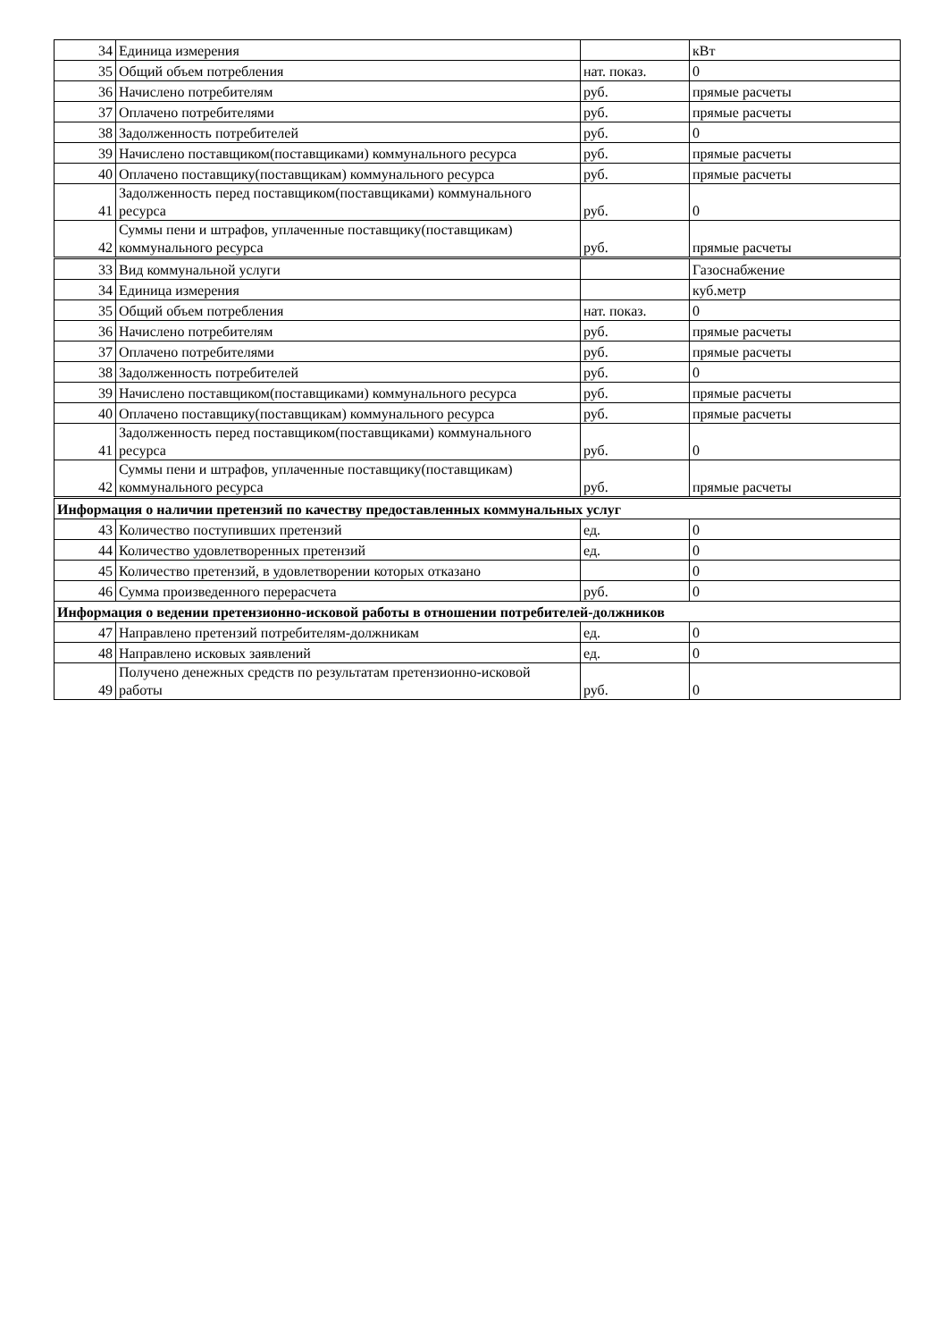| 34 | Единица измерения | | кВт |
| 35 | Общий объем потребления | нат. показ. | 0 |
| 36 | Начислено потребителям | руб. | прямые расчеты |
| 37 | Оплачено потребителями | руб. | прямые расчеты |
| 38 | Задолженность потребителей | руб. | 0 |
| 39 | Начислено поставщиком(поставщиками) коммунального ресурса | руб. | прямые расчеты |
| 40 | Оплачено поставщику(поставщикам) коммунального ресурса | руб. | прямые расчеты |
| 41 | Задолженность перед поставщиком(поставщиками) коммунального ресурса | руб. | 0 |
| 42 | Суммы пени и штрафов, уплаченные поставщику(поставщикам) коммунального ресурса | руб. | прямые расчеты |
| 33 | Вид коммунальной услуги | | Газоснабжение |
| 34 | Единица измерения | | куб.метр |
| 35 | Общий объем потребления | нат. показ. | 0 |
| 36 | Начислено потребителям | руб. | прямые расчеты |
| 37 | Оплачено потребителями | руб. | прямые расчеты |
| 38 | Задолженность потребителей | руб. | 0 |
| 39 | Начислено поставщиком(поставщиками) коммунального ресурса | руб. | прямые расчеты |
| 40 | Оплачено поставщику(поставщикам) коммунального ресурса | руб. | прямые расчеты |
| 41 | Задолженность перед поставщиком(поставщиками) коммунального ресурса | руб. | 0 |
| 42 | Суммы пени и штрафов, уплаченные поставщику(поставщикам) коммунального ресурса | руб. | прямые расчеты |
| Информация о наличии претензий по качеству предоставленных коммунальных услуг | | | |
| 43 | Количество поступивших претензий | ед. | 0 |
| 44 | Количество удовлетворенных претензий | ед. | 0 |
| 45 | Количество претензий, в удовлетворении которых отказано | | 0 |
| 46 | Сумма произведенного перерасчета | руб. | 0 |
| Информация о ведении претензионно-исковой работы в отношении потребителей-должников | | | |
| 47 | Направлено претензий потребителям-должникам | ед. | 0 |
| 48 | Направлено исковых заявлений | ед. | 0 |
| 49 | Получено денежных средств по результатам претензионно-исковой работы | руб. | 0 |